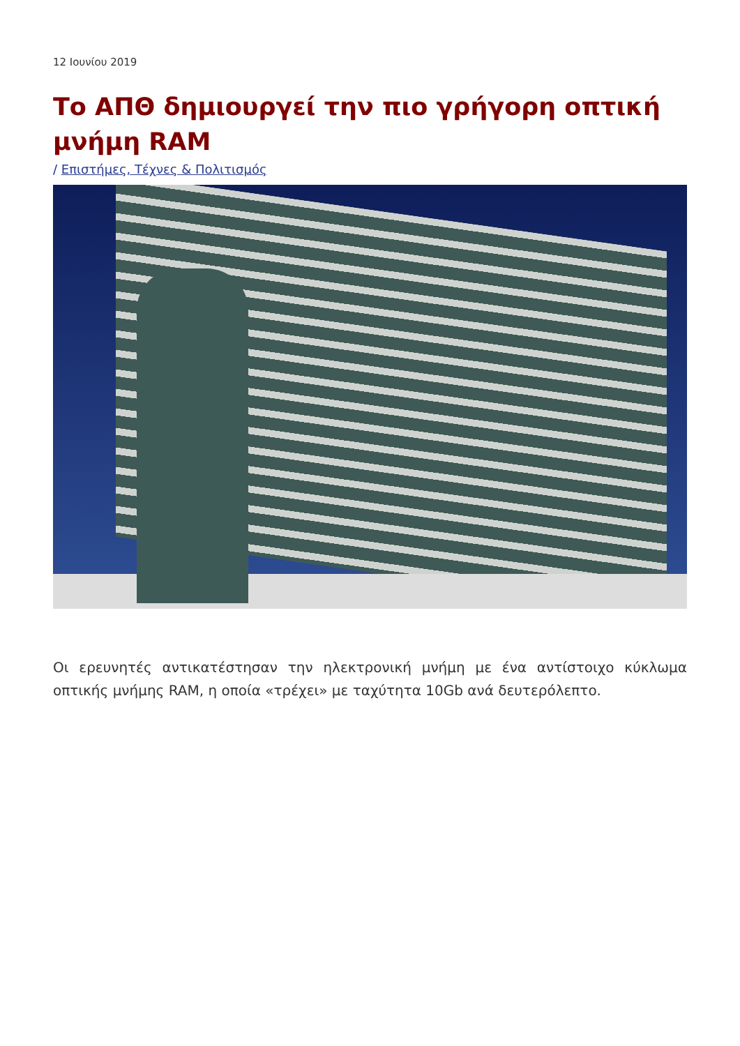12 Ιουνίου 2019
Το ΑΠΘ δημιουργεί την πιο γρήγορη οπτική μνήμη RAM
/ Επιστήμες, Τέχνες & Πολιτισμός
Οι ερευνητές αντικατέστησαν την ηλεκτρονική μνήμη με ένα αντίστοιχο κύκλωμα οπτικής μνήμης RAM, η οποία «τρέχει» με ταχύτητα 10Gb ανά δευτερόλεπτο.